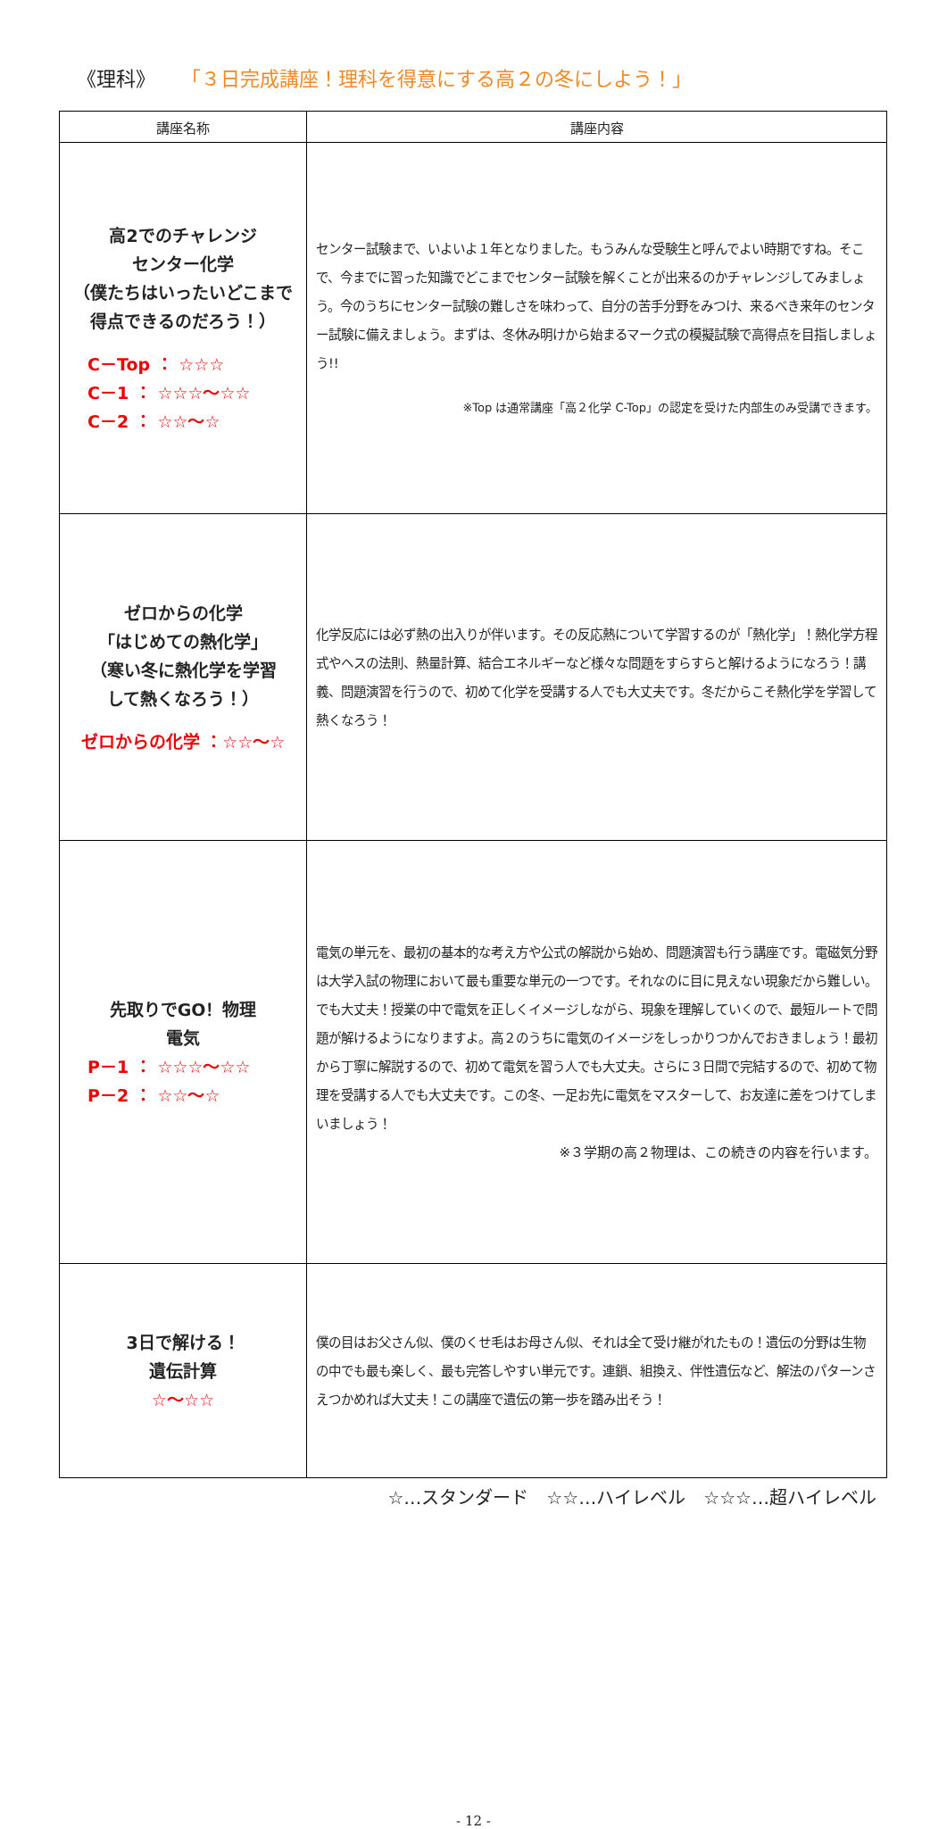《理科》 「３日完成講座！理科を得意にする高２の冬にしよう！」
| 講座名称 | 講座内容 |
| --- | --- |
| 高2でのチャレンジ センター化学 （僕たちはいったいどこまで 得点できるのだろう！） C－Top ： ☆☆☆ C－1 ： ☆☆☆～☆☆ C－2 ： ☆☆～☆ | センター試験まで、いよいよ１年となりました。もうみんな受験生と呼んでよい時期ですね。そこで、今までに習った知識でどこまでセンター試験を解くことが出来るのかチャレンジしてみましょう。今のうちにセンター試験の難しさを味わって、自分の苦手分野をみつけ、来るべき来年のセンター試験に備えましょう。まずは、冬休み明けから始まるマーク式の模擬試験で高得点を目指しましょう!! ※Top は通常講座「高２化学 C-Top」の認定を受けた内部生のみ受講できます。 |
| ゼロからの化学 「はじめての熱化学」 （寒い冬に熱化学を学習 して熱くなろう！） ゼロからの化学 ：☆☆～☆ | 化学反応には必ず熱の出入りが伴います。その反応熱について学習するのが「熱化学」！熱化学方程式やヘスの法則、熱量計算、結合エネルギーなど様々な問題をすらすらと解けるようになろう！講義、問題演習を行うので、初めて化学を受講する人でも大丈夫です。冬だからこそ熱化学を学習して熱くなろう！ |
| 先取りでGO！物理 電気 P－1 ： ☆☆☆～☆☆ P－2 ： ☆☆～☆ | 電気の単元を、最初の基本的な考え方や公式の解説から始め、問題演習も行う講座です。電磁気分野は大学入試の物理において最も重要な単元の一つです。それなのに目に見えない現象だから難しい。でも大丈夫！授業の中で電気を正しくイメージしながら、現象を理解していくので、最短ルートで問題が解けるようになりますよ。高２のうちに電気のイメージをしっかりつかんでおきましょう！最初から丁寧に解説するので、初めて電気を習う人でも大丈夫。さらに３日間で完結するので、初めて物理を受講する人でも大丈夫です。この冬、一足お先に電気をマスターして、お友達に差をつけてしまいましょう！ ※３学期の高２物理は、この続きの内容を行います。 |
| 3日で解ける！ 遺伝計算 ☆～☆☆ | 僕の目はお父さん似、僕のくせ毛はお母さん似、それは全て受け継がれたもの！遺伝の分野は生物の中でも最も楽しく、最も完答しやすい単元です。連鎖、組換え、伴性遺伝など、解法のパターンさえつかめれば大丈夫！この講座で遺伝の第一歩を踏み出そう！ |
☆…スタンダード　☆☆…ハイレベル　☆☆☆…超ハイレベル
- 12 -